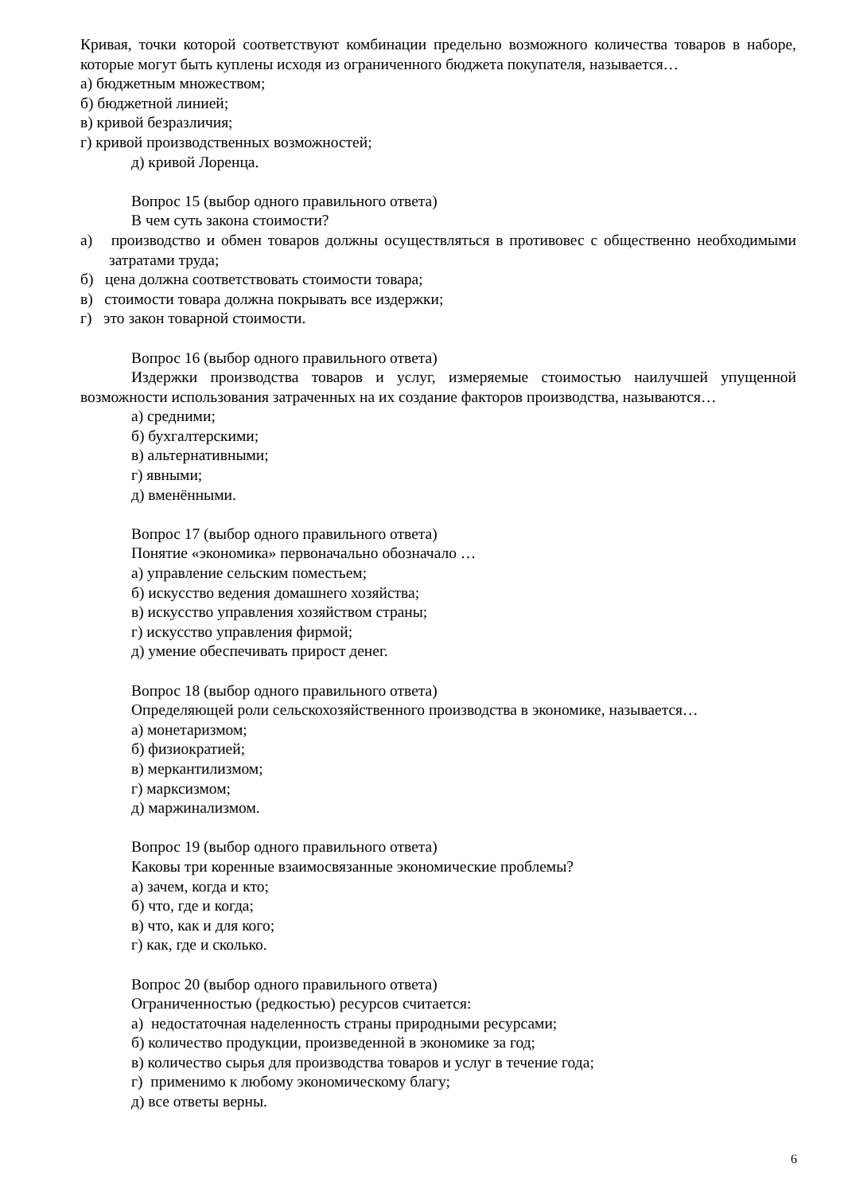Кривая, точки которой соответствуют комбинации предельно возможного количества товаров в наборе, которые могут быть куплены исходя из ограниченного бюджета покупателя, называется…
а) бюджетным множеством;
б) бюджетной линией;
в) кривой безразличия;
г) кривой производственных возможностей;
д) кривой Лоренца.
Вопрос 15 (выбор одного правильного ответа)
В чем суть закона стоимости?
а) производство и обмен товаров должны осуществляться в противовес с общественно необходимыми затратами труда;
б) цена должна соответствовать стоимости товара;
в) стоимости товара должна покрывать все издержки;
г) это закон товарной стоимости.
Вопрос 16 (выбор одного правильного ответа)
Издержки производства товаров и услуг, измеряемые стоимостью наилучшей упущенной возможности использования затраченных на их создание факторов производства, называются…
а) средними;
б) бухгалтерскими;
в) альтернативными;
г) явными;
д) вменёнными.
Вопрос 17 (выбор одного правильного ответа)
Понятие «экономика» первоначально обозначало …
а) управление сельским поместьем;
б) искусство ведения домашнего хозяйства;
в) искусство управления хозяйством страны;
г) искусство управления фирмой;
д) умение обеспечивать прирост денег.
Вопрос 18 (выбор одного правильного ответа)
Определяющей роли сельскохозяйственного производства в экономике, называется…
а) монетаризмом;
б) физиократией;
в) меркантилизмом;
г) марксизмом;
д) маржинализмом.
Вопрос 19 (выбор одного правильного ответа)
Каковы три коренные взаимосвязанные экономические проблемы?
а) зачем, когда и кто;
б) что, где и когда;
в) что, как и для кого;
г) как, где и сколько.
Вопрос 20 (выбор одного правильного ответа)
Ограниченностью (редкостью) ресурсов считается:
а) недостаточная наделенность страны природными ресурсами;
б) количество продукции, произведенной в экономике за год;
в) количество сырья для производства товаров и услуг в течение года;
г) применимо к любому экономическому благу;
д) все ответы верны.
6